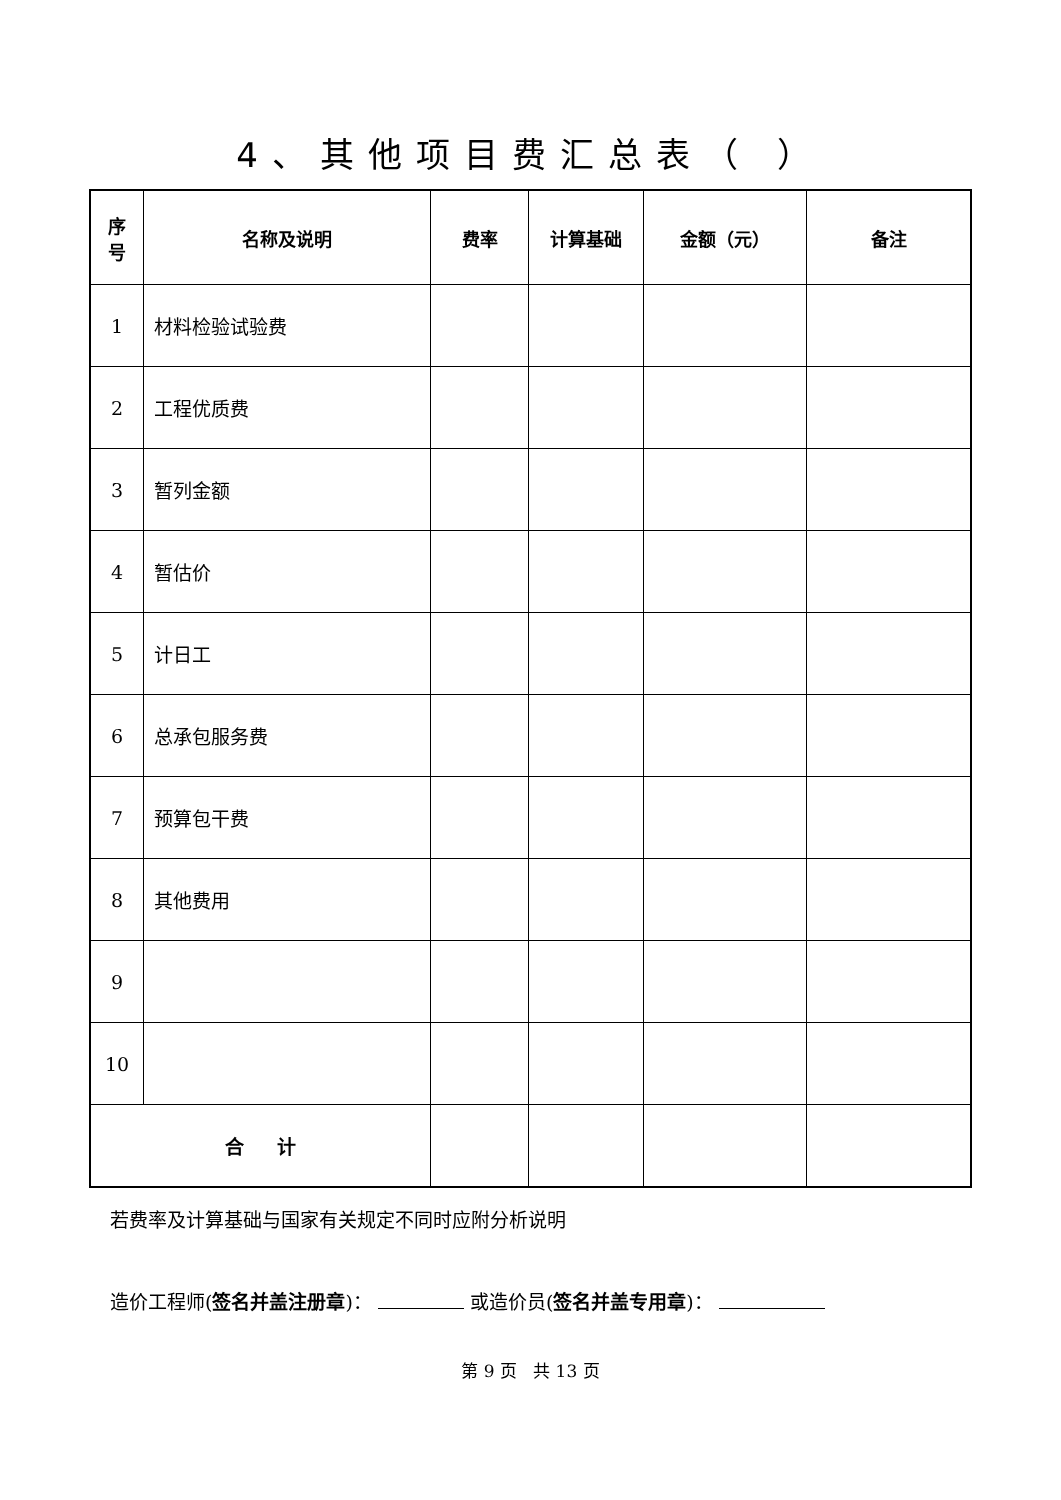4、其他项目费汇总表（ ）
| 序 号 | 名称及说明 | 费率 | 计算基础 | 金额（元） | 备注 |
| --- | --- | --- | --- | --- | --- |
| 1 | 材料检验试验费 | | | | |
| 2 | 工程优质费 | | | | |
| 3 | 暂列金额 | | | | |
| 4 | 暂估价 | | | | |
| 5 | 计日工 | | | | |
| 6 | 总承包服务费 | | | | |
| 7 | 预算包干费 | | | | |
| 8 | 其他费用 | | | | |
| 9 | | | | | |
| 10 | | | | | |
| 合 计 | | | | | |
若费率及计算基础与国家有关规定不同时应附分析说明
造价工程师(签名并盖注册章)： 或造价员(签名并盖专用章)：
第 9 页 共 13 页